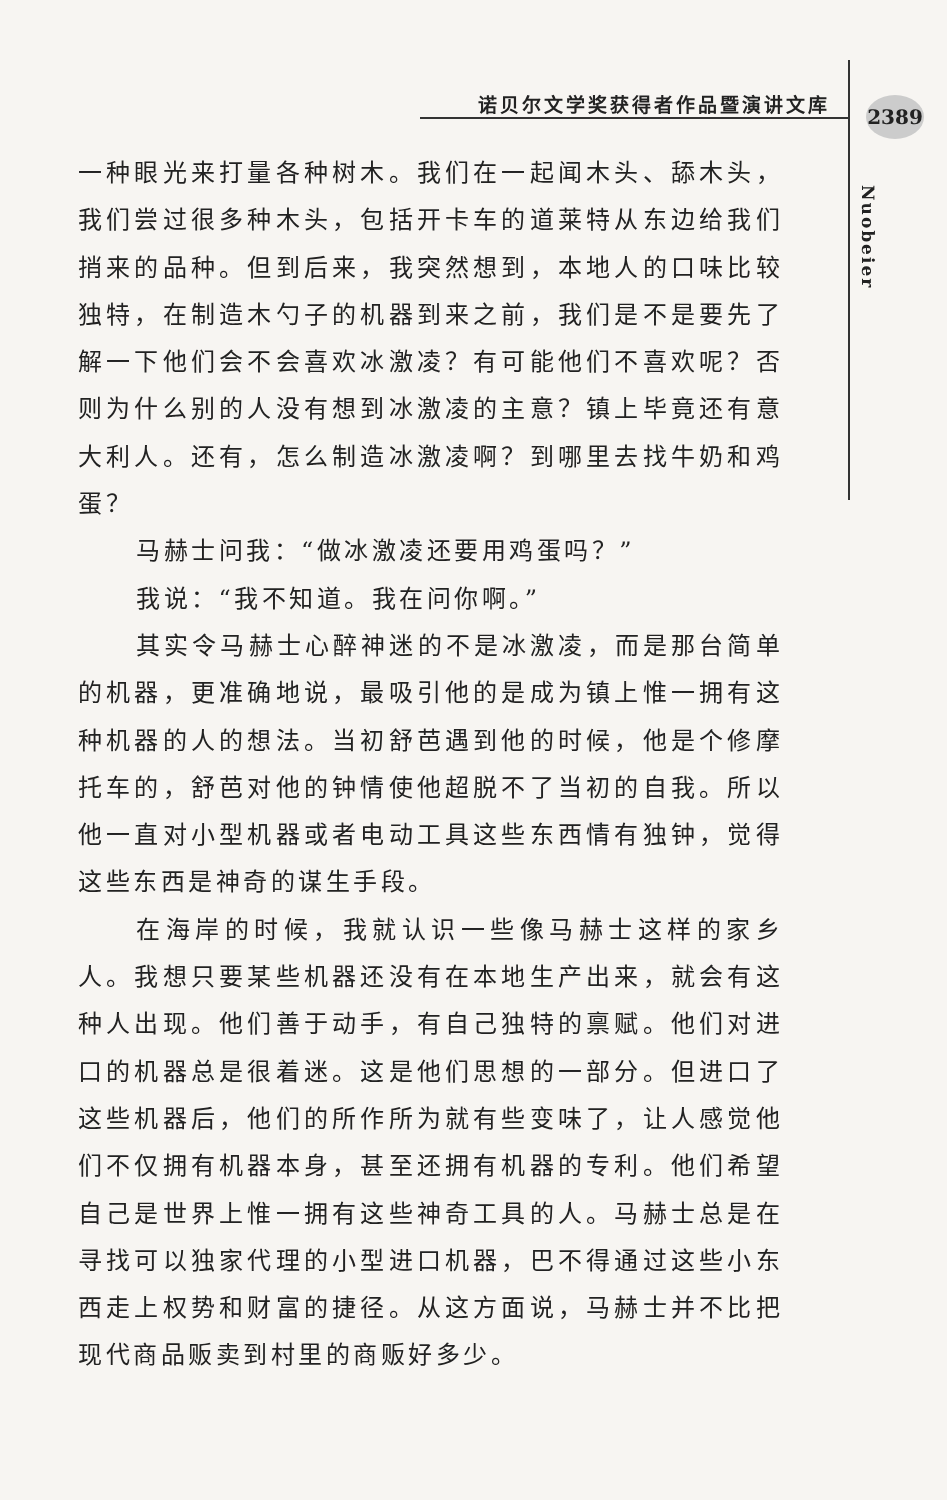诺贝尔文学奖获得者作品暨演讲文库 2389
Nuobeier
一种眼光来打量各种树木。我们在一起闻木头、舔木头，我们尝过很多种木头，包括开卡车的道莱特从东边给我们捎来的品种。但到后来，我突然想到，本地人的口味比较独特，在制造木勺子的机器到来之前，我们是不是要先了解一下他们会不会喜欢冰激凌？有可能他们不喜欢呢？否则为什么别的人没有想到冰激凌的主意？镇上毕竟还有意大利人。还有，怎么制造冰激凌啊？到哪里去找牛奶和鸡蛋？
马赫士问我：“做冰激凌还要用鸡蛋吗？”
我说：“我不知道。我在问你啊。”
其实令马赫士心醉神迷的不是冰激凌，而是那台简单的机器，更准确地说，最吸引他的是成为镇上惟一拥有这种机器的人的想法。当初舒芭遇到他的时候，他是个修摩托车的，舒芭对他的钟情使他超脱不了当初的自我。所以他一直对小型机器或者电动工具这些东西情有独钟，觉得这些东西是神奇的谋生手段。
在海岸的时候，我就认识一些像马赫士这样的家乡人。我想只要某些机器还没有在本地生产出来，就会有这种人出现。他们善于动手，有自己独特的禀赋。他们对进口的机器总是很着迷。这是他们思想的一部分。但进口了这些机器后，他们的所作所为就有些变味了，让人感觉他们不仅拥有机器本身，甚至还拥有机器的专利。他们希望自己是世界上惟一拥有这些神奇工具的人。马赫士总是在寻找可以独家代理的小型进口机器，巴不得通过这些小东西走上权势和财富的捷径。从这方面说，马赫士并不比把现代商品贩卖到村里的商贩好多少。